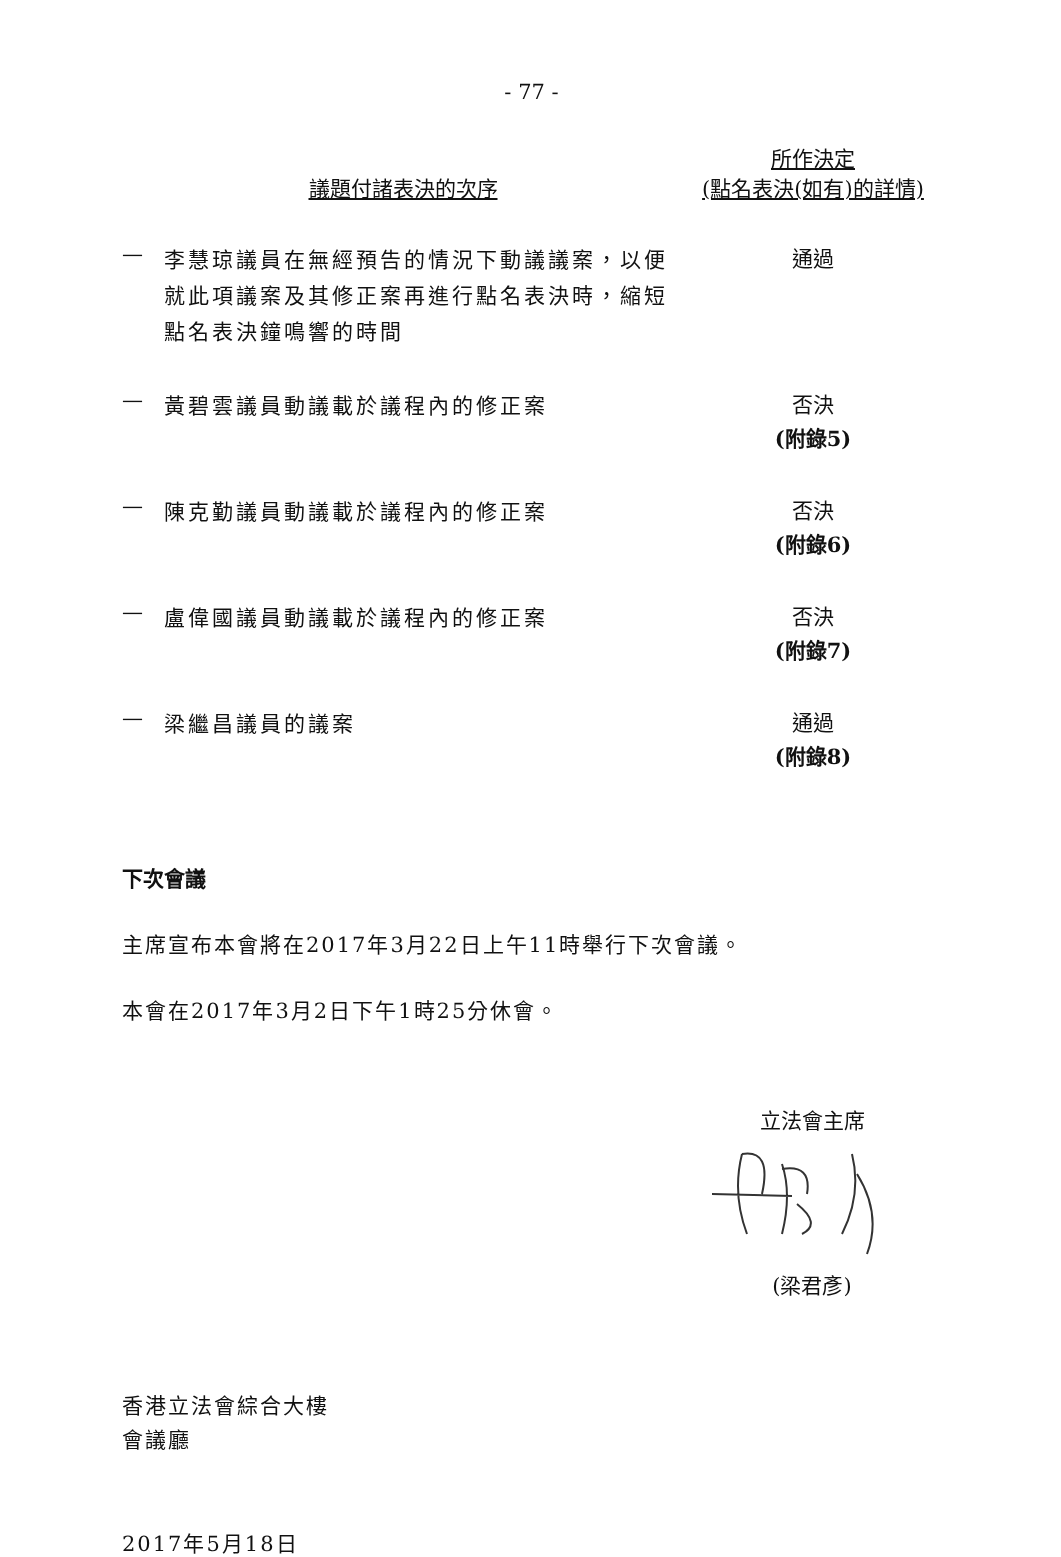- 77 -
| 議題付諸表決的次序 | | 所作決定 (點名表決(如有)的詳情) |
| --- | --- | --- |
| — | 李慧琼議員在無經預告的情況下動議議案，以便就此項議案及其修正案再進行點名表決時，縮短點名表決鐘鳴響的時間 | 通過 |
| — | 黃碧雲議員動議載於議程內的修正案 | 否決 (附錄5) |
| — | 陳克勤議員動議載於議程內的修正案 | 否決 (附錄6) |
| — | 盧偉國議員動議載於議程內的修正案 | 否決 (附錄7) |
| — | 梁繼昌議員的議案 | 通過 (附錄8) |
下次會議
主席宣布本會將在2017年3月22日上午11時舉行下次會議。
本會在2017年3月2日下午1時25分休會。
立法會主席
(梁君彥)
香港立法會綜合大樓
會議廳
2017年5月18日